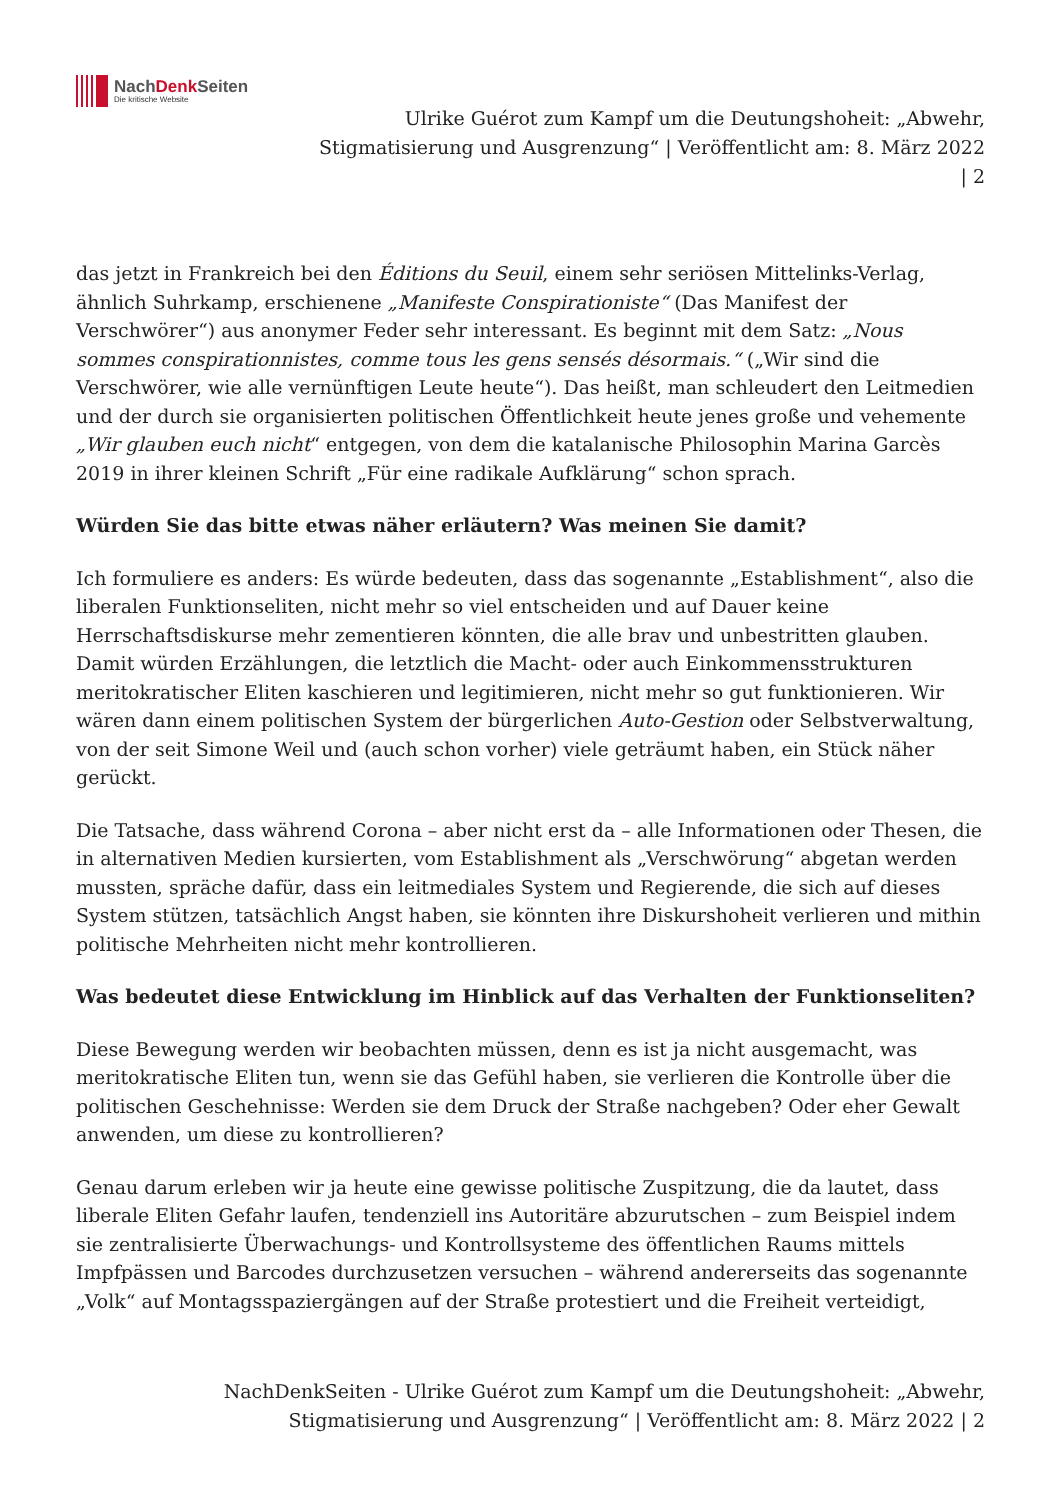NachDenk Seiten
Die kritische Website
Ulrike Guérot zum Kampf um die Deutungshoheit: „Abwehr,
Stigmatisierung und Ausgrenzung“ | Veröffentlicht am: 8. März 2022
| 2
das jetzt in Frankreich bei den Éditions du Seuil, einem sehr seriösen Mittelinks-Verlag, ähnlich Suhrkamp, erschienene „Manifeste Conspirationiste“ (Das Manifest der Verschwörer“) aus anonymer Feder sehr interessant. Es beginnt mit dem Satz: „Nous sommes conspirationnistes, comme tous les gens sensés désormais.“ („Wir sind die Verschwörer, wie alle vernünftigen Leute heute“). Das heißt, man schleudert den Leitmedien und der durch sie organisierten politischen Öffentlichkeit heute jenes große und vehemente „Wir glauben euch nicht“ entgegen, von dem die katalanische Philosophin Marina Garcès 2019 in ihrer kleinen Schrift „Für eine radikale Aufklärung“ schon sprach.
Würden Sie das bitte etwas näher erläutern? Was meinen Sie damit?
Ich formuliere es anders: Es würde bedeuten, dass das sogenannte „Establishment“, also die liberalen Funktionseliten, nicht mehr so viel entscheiden und auf Dauer keine Herrschaftsdiskurse mehr zementieren könnten, die alle brav und unbestritten glauben. Damit würden Erzählungen, die letztlich die Macht- oder auch Einkommensstrukturen meritokratischer Eliten kaschieren und legitimieren, nicht mehr so gut funktionieren. Wir wären dann einem politischen System der bürgerlichen Auto-Gestion oder Selbstverwaltung, von der seit Simone Weil und (auch schon vorher) viele geträumt haben, ein Stück näher gerückt.
Die Tatsache, dass während Corona – aber nicht erst da – alle Informationen oder Thesen, die in alternativen Medien kursierten, vom Establishment als „Verschwörung“ abgetan werden mussten, spräche dafür, dass ein leitmediales System und Regierende, die sich auf dieses System stützen, tatsächlich Angst haben, sie könnten ihre Diskurshoheit verlieren und mithin politische Mehrheiten nicht mehr kontrollieren.
Was bedeutet diese Entwicklung im Hinblick auf das Verhalten der Funktionseliten?
Diese Bewegung werden wir beobachten müssen, denn es ist ja nicht ausgemacht, was meritokratische Eliten tun, wenn sie das Gefühl haben, sie verlieren die Kontrolle über die politischen Geschehnisse: Werden sie dem Druck der Straße nachgeben? Oder eher Gewalt anwenden, um diese zu kontrollieren?
Genau darum erleben wir ja heute eine gewisse politische Zuspitzung, die da lautet, dass liberale Eliten Gefahr laufen, tendenziell ins Autoritäre abzurutschen – zum Beispiel indem sie zentralisierte Überwachungs- und Kontrollsysteme des öffentlichen Raums mittels Impfpässen und Barcodes durchzusetzen versuchen – während andererseits das sogenannte „Volk“ auf Montagsspaziergängen auf der Straße protestiert und die Freiheit verteidigt,
NachDenkSeiten - Ulrike Guérot zum Kampf um die Deutungshoheit: „Abwehr,
Stigmatisierung und Ausgrenzung“ | Veröffentlicht am: 8. März 2022 | 2